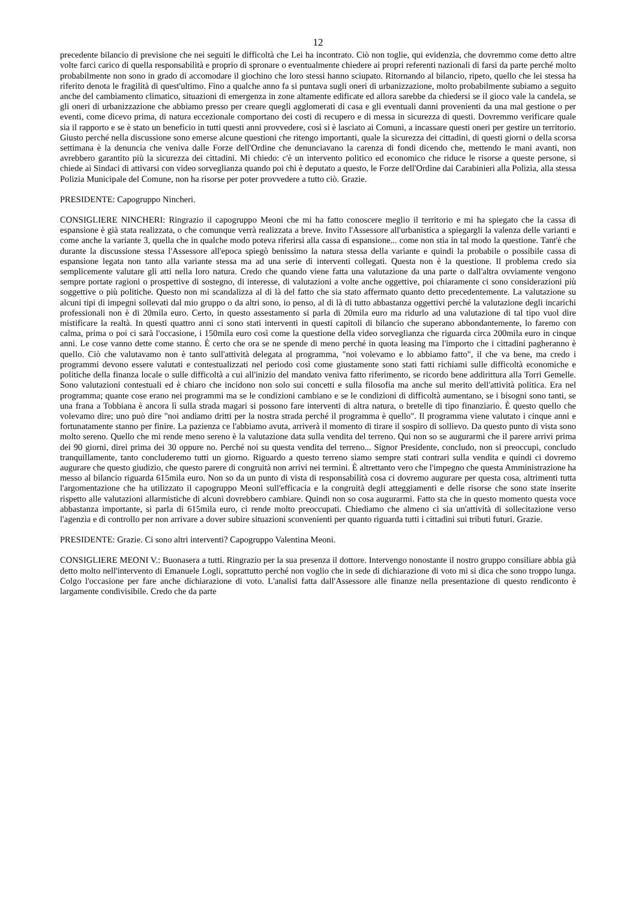12
precedente bilancio di previsione che nei seguiti le difficoltà che Lei ha incontrato. Ciò non toglie, qui evidenzia, che dovremmo come detto altre volte farci carico di quella responsabilità e proprio di spronare o eventualmente chiedere ai propri referenti nazionali di farsi da parte perché molto probabilmente non sono in grado di accomodare il giochino che loro stessi hanno sciupato. Ritornando al bilancio, ripeto, quello che lei stessa ha riferito denota le fragilità di quest'ultimo. Fino a qualche anno fa si puntava sugli oneri di urbanizzazione, molto probabilmente subiamo a seguito anche del cambiamento climatico, situazioni di emergenza in zone altamente edificate ed allora sarebbe da chiedersi se il gioco vale la candela, se gli oneri di urbanizzazione che abbiamo presso per creare quegli agglomerati di casa e gli eventuali danni provenienti da una mal gestione o per eventi, come dicevo prima, di natura eccezionale comportano dei costi di recupero e di messa in sicurezza di questi. Dovremmo verificare quale sia il rapporto e se è stato un beneficio in tutti questi anni provvedere, così si è lasciato ai Comuni, a incassare questi oneri per gestire un territorio. Giusto perché nella discussione sono emerse alcune questioni che ritengo importanti, quale la sicurezza dei cittadini, di questi giorni o della scorsa settimana è la denuncia che veniva dalle Forze dell'Ordine che denunciavano la carenza di fondi dicendo che, mettendo le mani avanti, non avrebbero garantito più la sicurezza dei cittadini. Mi chiedo: c'è un intervento politico ed economico che riduce le risorse a queste persone, si chiede ai Sindaci di attivarsi con video sorveglianza quando poi chi è deputato a questo, le Forze dell'Ordine dai Carabinieri alla Polizia, alla stessa Polizia Municipale del Comune, non ha risorse per poter provvedere a tutto ciò. Grazie.
PRESIDENTE: Capogruppo Nincheri.
CONSIGLIERE NINCHERI: Ringrazio il capogruppo Meoni che mi ha fatto conoscere meglio il territorio e mi ha spiegato che la cassa di espansione è già stata realizzata, o che comunque verrà realizzata a breve. Invito l'Assessore all'urbanistica a spiegargli la valenza delle varianti e come anche la variante 3, quella che in qualche modo poteva riferirsi alla cassa di espansione... come non stia in tal modo la questione. Tant'è che durante la discussione stessa l'Assessore all'epoca spiegò benissimo la natura stessa della variante e quindi la probabile o possibile cassa di espansione legata non tanto alla variante stessa ma ad una serie di interventi collegati. Questa non è la questione. Il problema credo sia semplicemente valutare gli atti nella loro natura. Credo che quando viene fatta una valutazione da una parte o dall'altra ovviamente vengono sempre portate ragioni o prospettive di sostegno, di interesse, di valutazioni a volte anche oggettive, poi chiaramente ci sono considerazioni più soggettive o più politiche. Questo non mi scandalizza al di là del fatto che sia stato affermato quanto detto precedentemente. La valutazione su alcuni tipi di impegni sollevati dal mio gruppo o da altri sono, io penso, al di là di tutto abbastanza oggettivi perché la valutazione degli incarichi professionali non è di 20mila euro. Certo, in questo assestamento si parla di 20mila euro ma ridurlo ad una valutazione di tal tipo vuol dire mistificare la realtà. In questi quattro anni ci sono stati interventi in questi capitoli di bilancio che superano abbondantemente, lo faremo con calma, prima o poi ci sarà l'occasione, i 150mila euro così come la questione della video sorveglianza che riguarda circa 200mila euro in cinque anni. Le cose vanno dette come stanno. È certo che ora se ne spende di meno perché in quota leasing ma l'importo che i cittadini pagheranno è quello. Ciò che valutavamo non è tanto sull'attività delegata al programma, "noi volevamo e lo abbiamo fatto", il che va bene, ma credo i programmi devono essere valutati e contestualizzati nel periodo così come giustamente sono stati fatti richiami sulle difficoltà economiche e politiche della finanza locale o sulle difficoltà a cui all'inizio del mandato veniva fatto riferimento, se ricordo bene addirittura alla Torri Gemelle. Sono valutazioni contestuali ed è chiaro che incidono non solo sui concetti e sulla filosofia ma anche sul merito dell'attività politica. Era nel programma; quante cose erano nei programmi ma se le condizioni cambiano e se le condizioni di difficoltà aumentano, se i bisogni sono tanti, se una frana a Tobbiana è ancora lì sulla strada magari si possono fare interventi di altra natura, o bretelle di tipo finanziario. È questo quello che volevamo dire; uno può dire "noi andiamo dritti per la nostra strada perché il programma è quello". Il programma viene valutato i cinque anni e fortunatamente stanno per finire. La pazienza ce l'abbiamo avuta, arriverà il momento di tirare il sospiro di sollievo. Da questo punto di vista sono molto sereno. Quello che mi rende meno sereno è la valutazione data sulla vendita del terreno. Qui non so se augurarmi che il parere arrivi prima dei 90 giorni, direi prima dei 30 oppure no. Perché noi su questa vendita del terreno... Signor Presidente, concludo, non si preoccupi, concludo tranquillamente, tanto concluderemo tutti un giorno. Riguardo a questo terreno siamo sempre stati contrari sulla vendita e quindi ci dovremo augurare che questo giudizio, che questo parere di congruità non arrivi nei termini. È altrettanto vero che l'impegno che questa Amministrazione ha messo al bilancio riguarda 615mila euro. Non so da un punto di vista di responsabilità cosa ci dovremo augurare per questa cosa, altrimenti tutta l'argomentazione che ha utilizzato il capogruppo Meoni sull'efficacia e la congruità degli atteggiamenti e delle risorse che sono state inserite rispetto alle valutazioni allarmistiche di alcuni dovrebbero cambiare. Quindi non so cosa augurarmi. Fatto sta che in questo momento questa voce abbastanza importante, si parla di 615mila euro, ci rende molto preoccupati. Chiediamo che almeno ci sia un'attività di sollecitazione verso l'agenzia e di controllo per non arrivare a dover subire situazioni sconvenienti per quanto riguarda tutti i cittadini sui tributi futuri. Grazie.
PRESIDENTE: Grazie. Ci sono altri interventi? Capogruppo Valentina Meoni.
CONSIGLIERE MEONI V.: Buonasera a tutti. Ringrazio per la sua presenza il dottore. Intervengo nonostante il nostro gruppo consiliare abbia già detto molto nell'intervento di Emanuele Logli, soprattutto perché non voglio che in sede di dichiarazione di voto mi si dica che sono troppo lunga. Colgo l'occasione per fare anche dichiarazione di voto. L'analisi fatta dall'Assessore alle finanze nella presentazione di questo rendiconto è largamente condivisibile. Credo che da parte